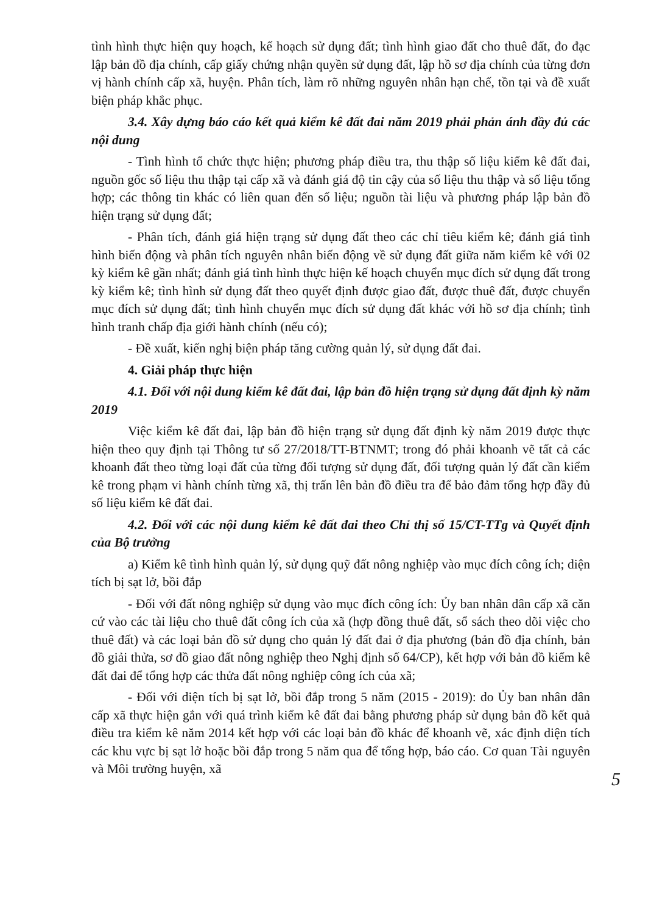tình hình thực hiện quy hoạch, kế hoạch sử dụng đất; tình hình giao đất cho thuê đất, đo đạc lập bản đồ địa chính, cấp giấy chứng nhận quyền sử dụng đất, lập hồ sơ địa chính của từng đơn vị hành chính cấp xã, huyện. Phân tích, làm rõ những nguyên nhân hạn chế, tồn tại và đề xuất biện pháp khắc phục.
3.4. Xây dựng báo cáo kết quả kiểm kê đất đai năm 2019 phải phản ánh đầy đủ các nội dung
- Tình hình tổ chức thực hiện; phương pháp điều tra, thu thập số liệu kiểm kê đất đai, nguồn gốc số liệu thu thập tại cấp xã và đánh giá độ tin cậy của số liệu thu thập và số liệu tổng hợp; các thông tin khác có liên quan đến số liệu; nguồn tài liệu và phương pháp lập bản đồ hiện trạng sử dụng đất;
- Phân tích, đánh giá hiện trạng sử dụng đất theo các chỉ tiêu kiểm kê; đánh giá tình hình biến động và phân tích nguyên nhân biến động về sử dụng đất giữa năm kiểm kê với 02 kỳ kiểm kê gần nhất; đánh giá tình hình thực hiện kế hoạch chuyển mục đích sử dụng đất trong kỳ kiểm kê; tình hình sử dụng đất theo quyết định được giao đất, được thuê đất, được chuyển mục đích sử dụng đất; tình hình chuyển mục đích sử dụng đất khác với hồ sơ địa chính; tình hình tranh chấp địa giới hành chính (nếu có);
- Đề xuất, kiến nghị biện pháp tăng cường quản lý, sử dụng đất đai.
4. Giải pháp thực hiện
4.1. Đối với nội dung kiểm kê đất đai, lập bản đồ hiện trạng sử dụng đất định kỳ năm 2019
Việc kiểm kê đất đai, lập bản đồ hiện trạng sử dụng đất định kỳ năm 2019 được thực hiện theo quy định tại Thông tư số 27/2018/TT-BTNMT; trong đó phải khoanh vẽ tất cả các khoanh đất theo từng loại đất của từng đối tượng sử dụng đất, đối tượng quản lý đất cần kiểm kê trong phạm vi hành chính từng xã, thị trấn lên bản đồ điều tra để bảo đảm tổng hợp đầy đủ số liệu kiểm kê đất đai.
4.2. Đối với các nội dung kiểm kê đất đai theo Chỉ thị số 15/CT-TTg và Quyết định của Bộ trưởng
a) Kiểm kê tình hình quản lý, sử dụng quỹ đất nông nghiệp vào mục đích công ích; diện tích bị sạt lở, bồi đắp
- Đối với đất nông nghiệp sử dụng vào mục đích công ích: Ủy ban nhân dân cấp xã căn cứ vào các tài liệu cho thuê đất công ích của xã (hợp đồng thuê đất, sổ sách theo dõi việc cho thuê đất) và các loại bản đồ sử dụng cho quản lý đất đai ở địa phương (bản đồ địa chính, bản đồ giải thửa, sơ đồ giao đất nông nghiệp theo Nghị định số 64/CP), kết hợp với bản đồ kiểm kê đất đai để tổng hợp các thửa đất nông nghiệp công ích của xã;
- Đối với diện tích bị sạt lở, bồi đắp trong 5 năm (2015 - 2019): do Ủy ban nhân dân cấp xã thực hiện gắn với quá trình kiểm kê đất đai bằng phương pháp sử dụng bản đồ kết quả điều tra kiểm kê năm 2014 kết hợp với các loại bản đồ khác để khoanh vẽ, xác định diện tích các khu vực bị sạt lở hoặc bồi đắp trong 5 năm qua để tổng hợp, báo cáo. Cơ quan Tài nguyên và Môi trường huyện, xã
5